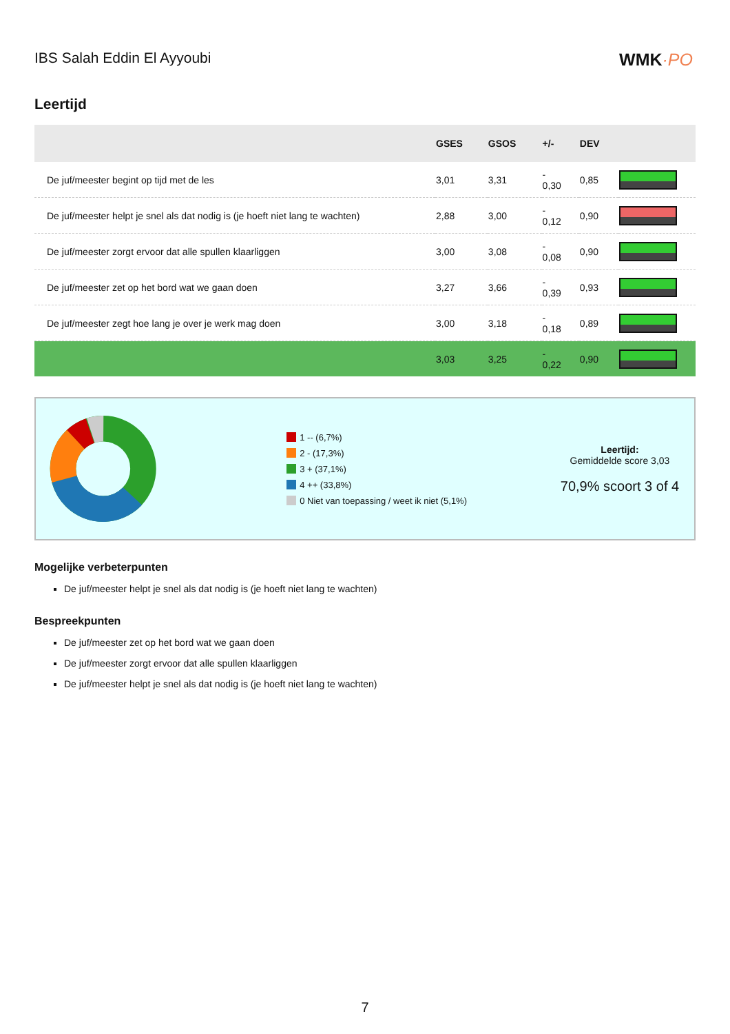IBS Salah Eddin El Ayyoubi
WMK·PO
Leertijd
| | GSES | GSOS | +/- | DEV | |
| --- | --- | --- | --- | --- | --- |
| De juf/meester begint op tijd met de les | 3,01 | 3,31 | - 0,30 | 0,85 | |
| De juf/meester helpt je snel als dat nodig is (je hoeft niet lang te wachten) | 2,88 | 3,00 | - 0,12 | 0,90 | |
| De juf/meester zorgt ervoor dat alle spullen klaarliggen | 3,00 | 3,08 | - 0,08 | 0,90 | |
| De juf/meester zet op het bord wat we gaan doen | 3,27 | 3,66 | - 0,39 | 0,93 | |
| De juf/meester zegt hoe lang je over je werk mag doen | 3,00 | 3,18 | - 0,18 | 0,89 | |
| | 3,03 | 3,25 | - 0,22 | 0,90 | |
1 -- (6,7%)
2 - (17,3%)
3 + (37,1%)
4 ++ (33,8%)
0 Niet van toepassing / weet ik niet (5,1%)
Leertijd:
Gemiddelde score 3,03
70,9% scoort 3 of 4
Mogelijke verbeterpunten
De juf/meester helpt je snel als dat nodig is (je hoeft niet lang te wachten)
Bespreekpunten
De juf/meester zet op het bord wat we gaan doen
De juf/meester zorgt ervoor dat alle spullen klaarliggen
De juf/meester helpt je snel als dat nodig is (je hoeft niet lang te wachten)
7